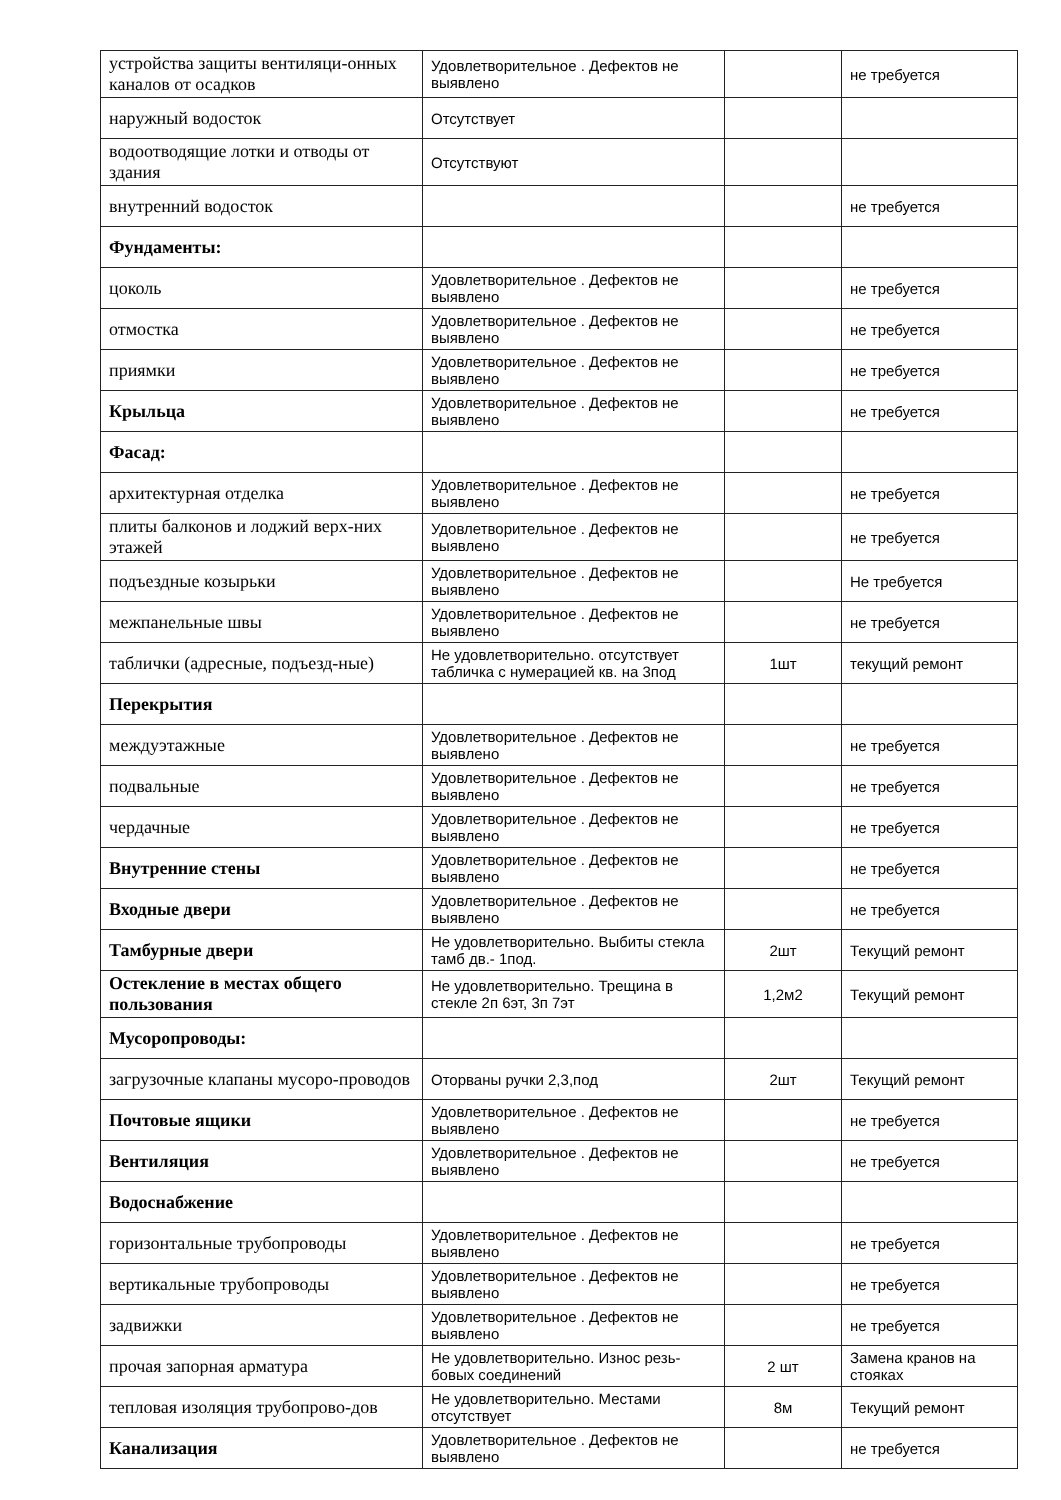| устройства защиты вентиляци-онных каналов от осадков | Удовлетворительное . Дефектов не выявлено | | не требуется |
| наружный водосток | Отсутствует | | |
| водоотводящие лотки и отводы от здания | Отсутствуют | | |
| внутренний водосток | | | не требуется |
| Фундаменты: | | | |
| цоколь | Удовлетворительное . Дефектов не выявлено | | не требуется |
| отмостка | Удовлетворительное . Дефектов не выявлено | | не требуется |
| приямки | Удовлетворительное . Дефектов не выявлено | | не требуется |
| Крыльца | Удовлетворительное . Дефектов не выявлено | | не требуется |
| Фасад: | | | |
| архитектурная отделка | Удовлетворительное . Дефектов не выявлено | | не требуется |
| плиты балконов и лоджий верх-них этажей | Удовлетворительное . Дефектов не выявлено | | не требуется |
| подъездные козырьки | Удовлетворительное . Дефектов не выявлено | | Не требуется |
| межпанельные швы | Удовлетворительное . Дефектов не выявлено | | не требуется |
| таблички (адресные, подъезд-ные) | Не удовлетворительно. отсутствует табличка с нумерацией кв. на 3под | 1шт | текущий ремонт |
| Перекрытия | | | |
| междуэтажные | Удовлетворительное . Дефектов не выявлено | | не требуется |
| подвальные | Удовлетворительное . Дефектов не выявлено | | не требуется |
| чердачные | Удовлетворительное . Дефектов не выявлено | | не требуется |
| Внутренние стены | Удовлетворительное . Дефектов не выявлено | | не требуется |
| Входные двери | Удовлетворительное . Дефектов не выявлено | | не требуется |
| Тамбурные двери | Не удовлетворительно. Выбиты стекла тамб дв.- 1под. | 2шт | Текущий ремонт |
| Остекление в местах общего пользования | Не удовлетворительно. Трещина в стекле 2п 6эт, 3п 7эт | 1,2м2 | Текущий ремонт |
| Мусоропроводы: | | | |
| загрузочные клапаны мусоро-проводов | Оторваны ручки 2,3,под | 2шт | Текущий ремонт |
| Почтовые ящики | Удовлетворительное . Дефектов не выявлено | | не требуется |
| Вентиляция | Удовлетворительное . Дефектов не выявлено | | не требуется |
| Водоснабжение | | | |
| горизонтальные трубопроводы | Удовлетворительное . Дефектов не выявлено | | не требуется |
| вертикальные трубопроводы | Удовлетворительное . Дефектов не выявлено | | не требуется |
| задвижки | Удовлетворительное . Дефектов не выявлено | | не требуется |
| прочая запорная арматура | Не удовлетворительно. Износ резь-бовых соединений | 2 шт | Замена кранов на стояках |
| тепловая изоляция трубопрово-дов | Не удовлетворительно. Местами отсутствует | 8м | Текущий ремонт |
| Канализация | Удовлетворительное . Дефектов не выявлено | | не требуется |